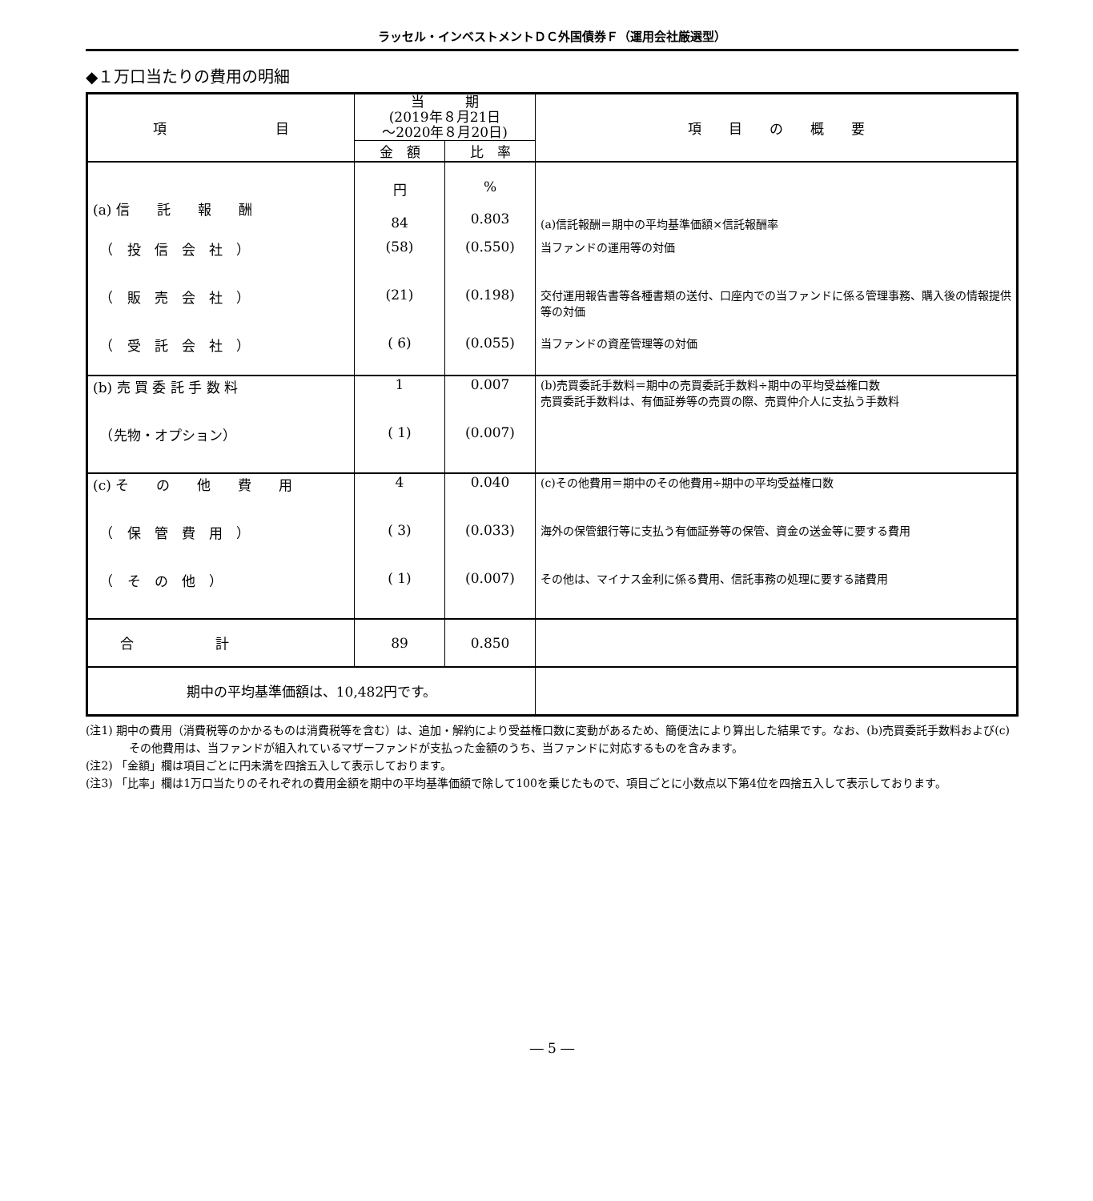ラッセル・インベストメントＤＣ外国債券Ｆ（運用会社厳選型）
◆１万口当たりの費用の明細
| 項 目 | 当 期 (2019年８月21日 ～2020年８月20日) | | 項 目 の 概 要 |
| --- | --- | --- | --- |
| | 金 額 | 比 率 | |
| (a) 信 託 報 酬 | 円 84 | % 0.803 | (a)信託報酬＝期中の平均基準価額×信託報酬率 |
| （ 投 信 会 社 ） | (58) | (0.550) | 当ファンドの運用等の対価 |
| （ 販 売 会 社 ） | (21) | (0.198) | 交付運用報告書等各種書類の送付、口座内での当ファンドに係る管理事務、購入後の情報提供等の対価 |
| （ 受 託 会 社 ） | ( 6) | (0.055) | 当ファンドの資産管理等の対価 |
| (b) 売 買 委 託 手 数 料 | 1 | 0.007 | (b)売買委託手数料＝期中の売買委託手数料÷期中の平均受益権口数 売買委託手数料は、有価証券等の売買の際、売買仲介人に支払う手数料 |
| （先物・オプション） | ( 1) | (0.007) | |
| (c) そ の 他 費 用 | 4 | 0.040 | (c)その他費用＝期中のその他費用÷期中の平均受益権口数 |
| （ 保 管 費 用 ） | ( 3) | (0.033) | 海外の保管銀行等に支払う有価証券等の保管、資金の送金等に要する費用 |
| （ そ の 他 ） | ( 1) | (0.007) | その他は、マイナス金利に係る費用、信託事務の処理に要する諸費用 |
| 合 計 | 89 | 0.850 | |
| 期中の平均基準価額は、10,482円です。 | | | |
(注1) 期中の費用（消費税等のかかるものは消費税等を含む）は、追加・解約により受益権口数に変動があるため、簡便法により算出した結果です。なお、(b)売買委託手数料および(c)その他費用は、当ファンドが組入れているマザーファンドが支払った金額のうち、当ファンドに対応するものを含みます。
(注2) 「金額」欄は項目ごとに円未満を四捨五入して表示しております。
(注3) 「比率」欄は1万口当たりのそれぞれの費用金額を期中の平均基準価額で除して100を乗じたもので、項目ごとに小数点以下第4位を四捨五入して表示しております。
― 5 ―